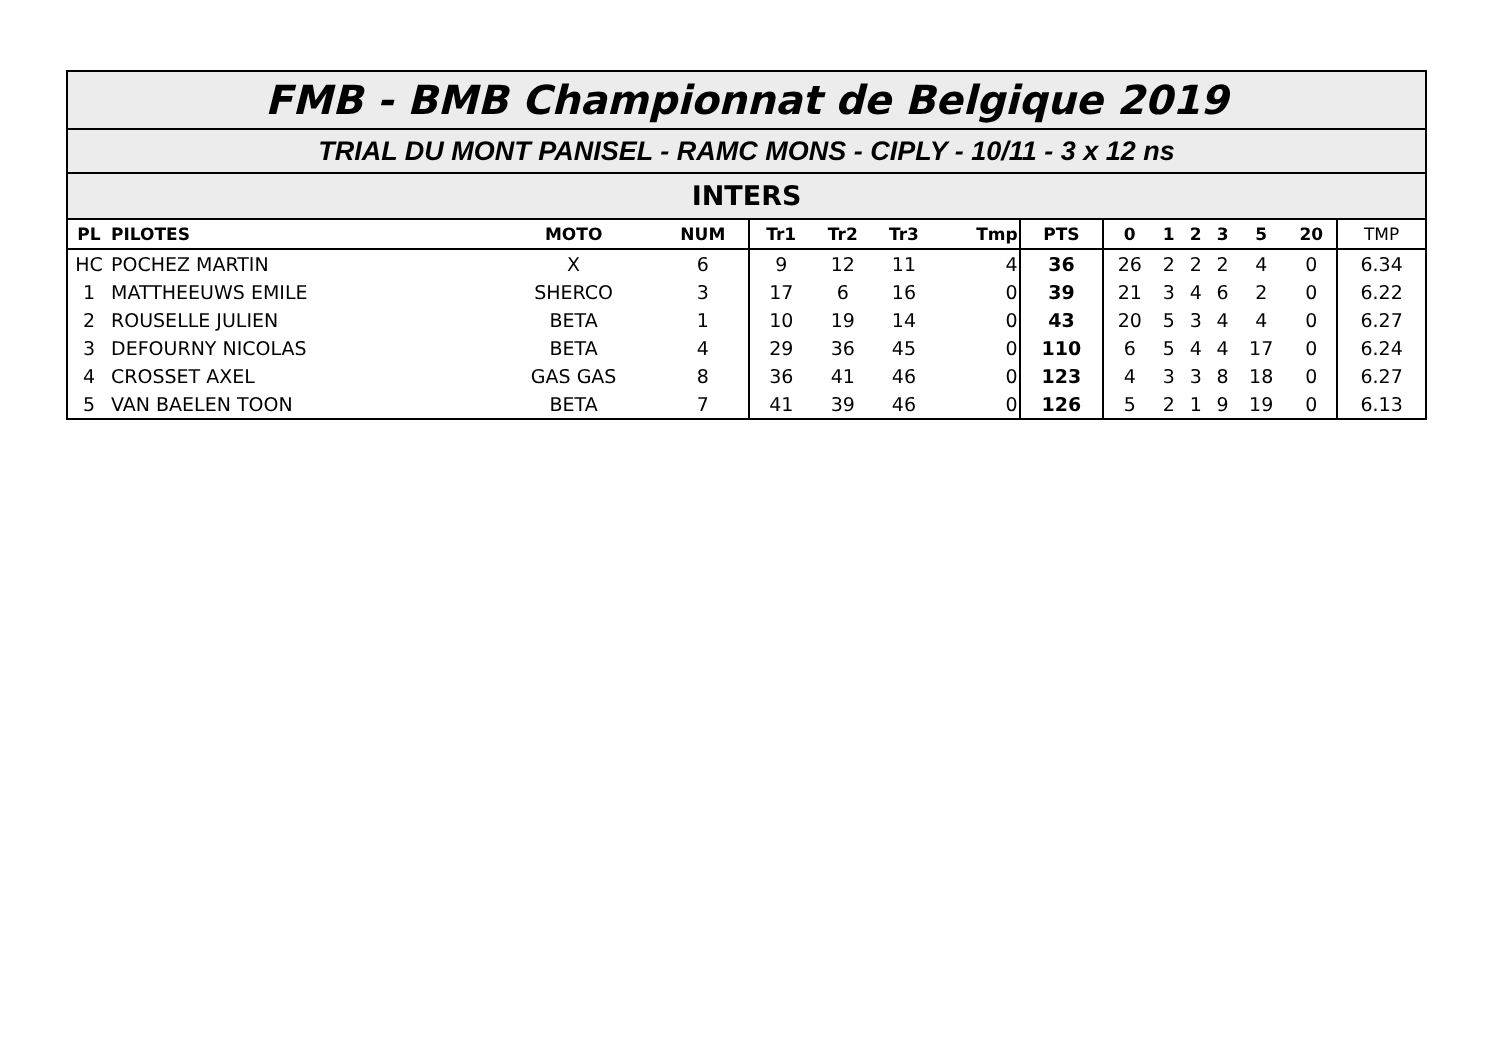FMB - BMB Championnat de Belgique 2019
TRIAL DU MONT PANISEL - RAMC MONS - CIPLY - 10/11 - 3 x 12 ns
INTERS
| PL | PILOTES | MOTO | NUM | Tr1 | Tr2 | Tr3 | Tmp | PTS | 0 | 1 | 2 | 3 | 5 | 20 | TMP |
| --- | --- | --- | --- | --- | --- | --- | --- | --- | --- | --- | --- | --- | --- | --- | --- |
| HC | POCHEZ MARTIN | X | 6 | 9 | 12 | 11 | 4 | 36 | 26 | 2 | 2 | 2 | 4 | 0 | 6.34 |
| 1 | MATTHEEUWS EMILE | SHERCO | 3 | 17 | 6 | 16 | 0 | 39 | 21 | 3 | 4 | 6 | 2 | 0 | 6.22 |
| 2 | ROUSELLE JULIEN | BETA | 1 | 10 | 19 | 14 | 0 | 43 | 20 | 5 | 3 | 4 | 4 | 0 | 6.27 |
| 3 | DEFOURNY NICOLAS | BETA | 4 | 29 | 36 | 45 | 0 | 110 | 6 | 5 | 4 | 4 | 17 | 0 | 6.24 |
| 4 | CROSSET AXEL | GAS GAS | 8 | 36 | 41 | 46 | 0 | 123 | 4 | 3 | 3 | 8 | 18 | 0 | 6.27 |
| 5 | VAN BAELEN TOON | BETA | 7 | 41 | 39 | 46 | 0 | 126 | 5 | 2 | 1 | 9 | 19 | 0 | 6.13 |